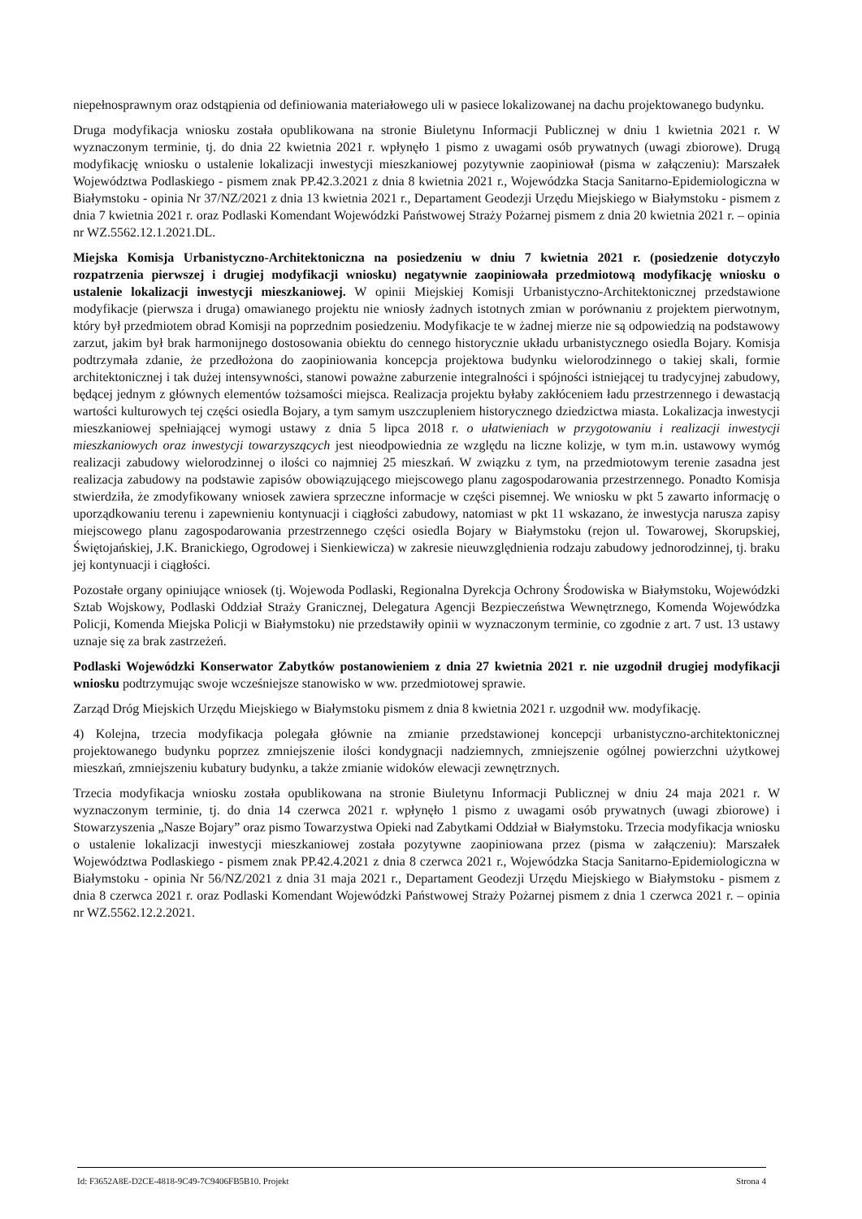niepełnosprawnym oraz odstąpienia od definiowania materiałowego uli w pasiece lokalizowanej na dachu projektowanego budynku.
Druga modyfikacja wniosku została opublikowana na stronie Biuletynu Informacji Publicznej w dniu 1 kwietnia 2021 r. W wyznaczonym terminie, tj. do dnia 22 kwietnia 2021 r. wpłynęło 1 pismo z uwagami osób prywatnych (uwagi zbiorowe). Drugą modyfikację wniosku o ustalenie lokalizacji inwestycji mieszkaniowej pozytywnie zaopiniował (pisma w załączeniu): Marszałek Województwa Podlaskiego - pismem znak PP.42.3.2021 z dnia 8 kwietnia 2021 r., Wojewódzka Stacja Sanitarno-Epidemiologiczna w Białymstoku - opinia Nr 37/NZ/2021 z dnia 13 kwietnia 2021 r., Departament Geodezji Urzędu Miejskiego w Białymstoku - pismem z dnia 7 kwietnia 2021 r. oraz Podlaski Komendant Wojewódzki Państwowej Straży Pożarnej pismem z dnia 20 kwietnia 2021 r. – opinia nr WZ.5562.12.1.2021.DL.
Miejska Komisja Urbanistyczno-Architektoniczna na posiedzeniu w dniu 7 kwietnia 2021 r. (posiedzenie dotyczyło rozpatrzenia pierwszej i drugiej modyfikacji wniosku) negatywnie zaopiniowała przedmiotową modyfikację wniosku o ustalenie lokalizacji inwestycji mieszkaniowej. W opinii Miejskiej Komisji Urbanistyczno-Architektonicznej przedstawione modyfikacje (pierwsza i druga) omawianego projektu nie wniosły żadnych istotnych zmian w porównaniu z projektem pierwotnym, który był przedmiotem obrad Komisji na poprzednim posiedzeniu. Modyfikacje te w żadnej mierze nie są odpowiedzią na podstawowy zarzut, jakim był brak harmonijnego dostosowania obiektu do cennego historycznie układu urbanistycznego osiedla Bojary. Komisja podtrzymała zdanie, że przedłożona do zaopiniowania koncepcja projektowa budynku wielorodzinnego o takiej skali, formie architektonicznej i tak dużej intensywności, stanowi poważne zaburzenie integralności i spójności istniejącej tu tradycyjnej zabudowy, będącej jednym z głównych elementów tożsamości miejsca. Realizacja projektu byłaby zakłóceniem ładu przestrzennego i dewastacją wartości kulturowych tej części osiedla Bojary, a tym samym uszczupleniem historycznego dziedzictwa miasta. Lokalizacja inwestycji mieszkaniowej spełniającej wymogi ustawy z dnia 5 lipca 2018 r. o ułatwieniach w przygotowaniu i realizacji inwestycji mieszkaniowych oraz inwestycji towarzyszących jest nieodpowiednia ze względu na liczne kolizje, w tym m.in. ustawowy wymóg realizacji zabudowy wielorodzinnej o ilości co najmniej 25 mieszkań. W związku z tym, na przedmiotowym terenie zasadna jest realizacja zabudowy na podstawie zapisów obowiązującego miejscowego planu zagospodarowania przestrzennego. Ponadto Komisja stwierdziła, że zmodyfikowany wniosek zawiera sprzeczne informacje w części pisemnej. We wniosku w pkt 5 zawarto informację o uporządkowaniu terenu i zapewnieniu kontynuacji i ciągłości zabudowy, natomiast w pkt 11 wskazano, że inwestycja narusza zapisy miejscowego planu zagospodarowania przestrzennego części osiedla Bojary w Białymstoku (rejon ul. Towarowej, Skorupskiej, Świętojańskiej, J.K. Branickiego, Ogrodowej i Sienkiewicza) w zakresie nieuwzględnienia rodzaju zabudowy jednorodzinnej, tj. braku jej kontynuacji i ciągłości.
Pozostałe organy opiniujące wniosek (tj. Wojewoda Podlaski, Regionalna Dyrekcja Ochrony Środowiska w Białymstoku, Wojewódzki Sztab Wojskowy, Podlaski Oddział Straży Granicznej, Delegatura Agencji Bezpieczeństwa Wewnętrznego, Komenda Wojewódzka Policji, Komenda Miejska Policji w Białymstoku) nie przedstawiły opinii w wyznaczonym terminie, co zgodnie z art. 7 ust. 13 ustawy uznaje się za brak zastrzeżeń.
Podlaski Wojewódzki Konserwator Zabytków postanowieniem z dnia 27 kwietnia 2021 r. nie uzgodnił drugiej modyfikacji wniosku podtrzymując swoje wcześniejsze stanowisko w ww. przedmiotowej sprawie.
Zarząd Dróg Miejskich Urzędu Miejskiego w Białymstoku pismem z dnia 8 kwietnia 2021 r. uzgodnił ww. modyfikację.
4) Kolejna, trzecia modyfikacja polegała głównie na zmianie przedstawionej koncepcji urbanistyczno-architektonicznej projektowanego budynku poprzez zmniejszenie ilości kondygnacji nadziemnych, zmniejszenie ogólnej powierzchni użytkowej mieszkań, zmniejszeniu kubatury budynku, a także zmianie widoków elewacji zewnętrznych.
Trzecia modyfikacja wniosku została opublikowana na stronie Biuletynu Informacji Publicznej w dniu 24 maja 2021 r. W wyznaczonym terminie, tj. do dnia 14 czerwca 2021 r. wpłynęło 1 pismo z uwagami osób prywatnych (uwagi zbiorowe) i Stowarzyszenia „Nasze Bojary” oraz pismo Towarzystwa Opieki nad Zabytkami Oddział w Białymstoku. Trzecia modyfikacja wniosku o ustalenie lokalizacji inwestycji mieszkaniowej została pozytywne zaopiniowana przez (pisma w załączeniu): Marszałek Województwa Podlaskiego - pismem znak PP.42.4.2021 z dnia 8 czerwca 2021 r., Wojewódzka Stacja Sanitarno-Epidemiologiczna w Białymstoku - opinia Nr 56/NZ/2021 z dnia 31 maja 2021 r., Departament Geodezji Urzędu Miejskiego w Białymstoku - pismem z dnia 8 czerwca 2021 r. oraz Podlaski Komendant Wojewódzki Państwowej Straży Pożarnej pismem z dnia 1 czerwca 2021 r. – opinia nr WZ.5562.12.2.2021.
Id: F3652A8E-D2CE-4818-9C49-7C9406FB5B10. Projekt Strona 4